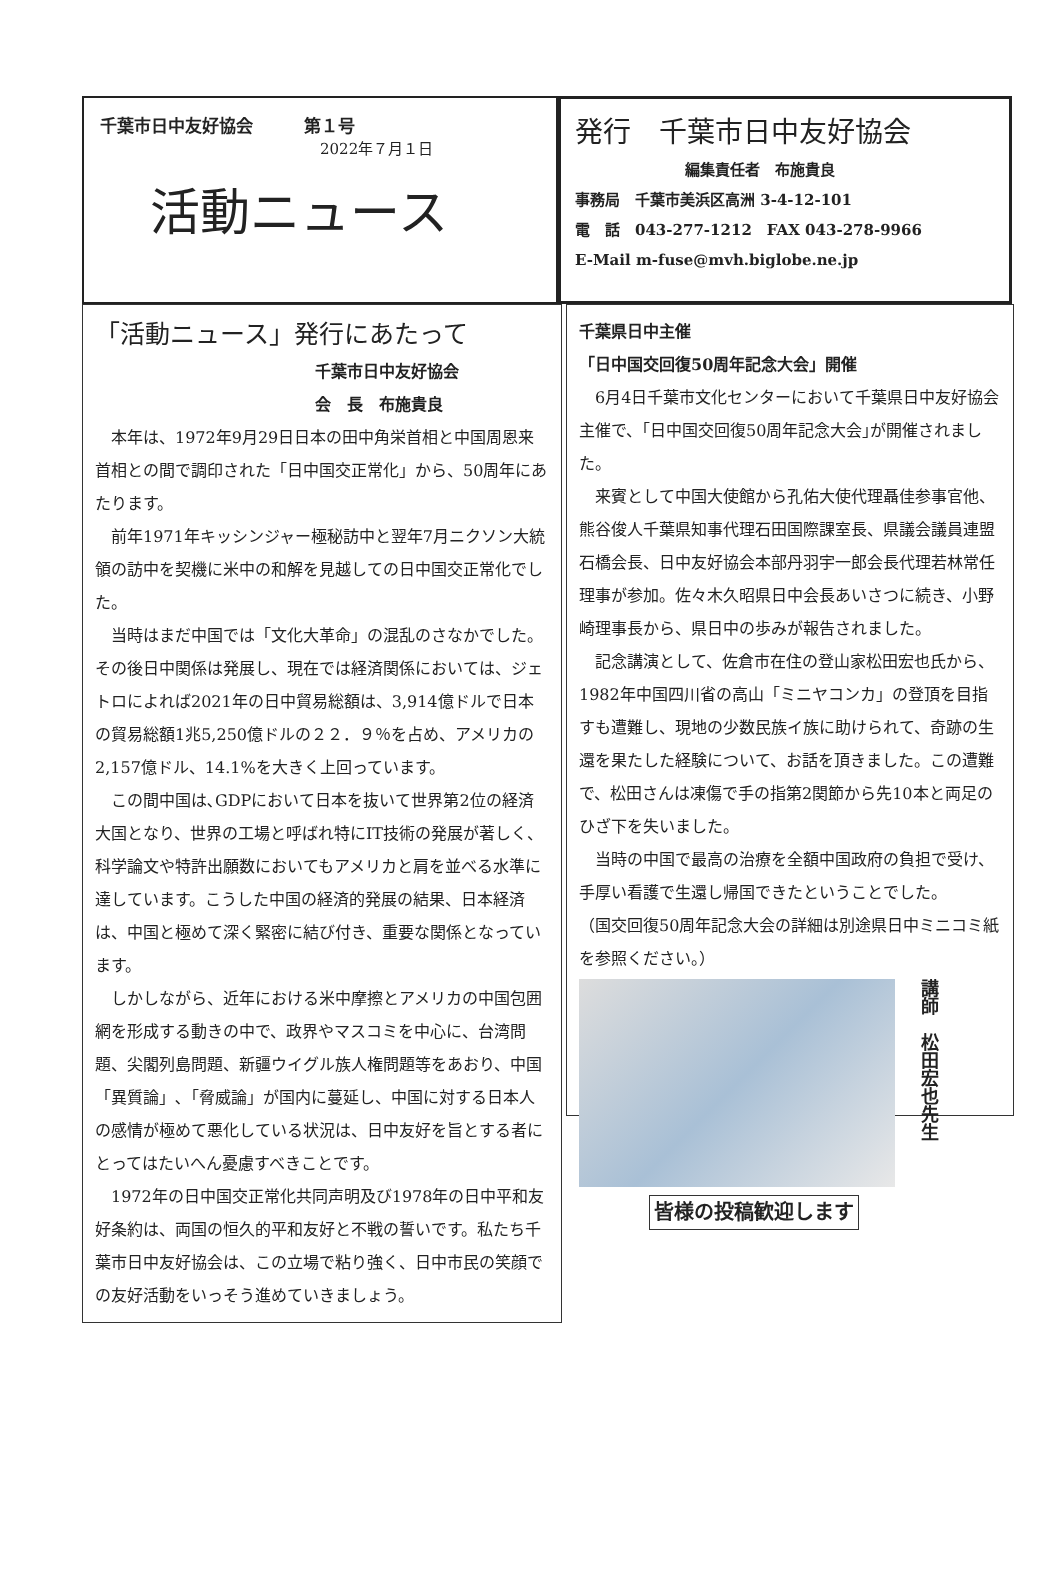千葉市日中友好協会　　　第１号
2022年７月１日
活動ニュース
発行　千葉市日中友好協会
編集責任者　布施貴良
事務局　千葉市美浜区高洲 3-4-12-101
電　話　043-277-1212　FAX 043-278-9966
E-Mail m-fuse@mvh.biglobe.ne.jp
「活動ニュース」発行にあたって
千葉市日中友好協会
会　長　布施貴良
本年は、1972年9月29日日本の田中角栄首相と中国周恩来首相との間で調印された「日中国交正常化」から、50周年にあたります。
前年1971年キッシンジャー極秘訪中と翌年7月ニクソン大統領の訪中を契機に米中の和解を見越しての日中国交正常化でした。
当時はまだ中国では「文化大革命」の混乱のさなかでした。その後日中関係は発展し、現在では経済関係においては、ジェトロによれば2021年の日中貿易総額は、3,914億ドルで日本の貿易総額1兆5,250億ドルの２２．９％を占め、アメリカの2,157億ドル、14.1%を大きく上回っています。
この間中国は､GDPにおいて日本を抜いて世界第2位の経済大国となり、世界の工場と呼ばれ特にIT技術の発展が著しく、科学論文や特許出願数においてもアメリカと肩を並べる水準に達しています。こうした中国の経済的発展の結果、日本経済は、中国と極めて深く緊密に結び付き、重要な関係となっています。
しかしながら、近年における米中摩擦とアメリカの中国包囲網を形成する動きの中で、政界やマスコミを中心に、台湾問題、尖閣列島問題、新疆ウイグル族人権問題等をあおり、中国「異質論」､「脅威論」が国内に蔓延し、中国に対する日本人の感情が極めて悪化している状況は、日中友好を旨とする者にとってはたいへん憂慮すべきことです。
1972年の日中国交正常化共同声明及び1978年の日中平和友好条約は、両国の恒久的平和友好と不戦の誓いです。私たち千葉市日中友好協会は、この立場で粘り強く、日中市民の笑顔での友好活動をいっそう進めていきましょう。
千葉県日中主催
「日中国交回復50周年記念大会」開催
6月4日千葉市文化センターにおいて千葉県日中友好協会主催で、｢日中国交回復50周年記念大会｣が開催されました。
来賓として中国大使館から孔佑大使代理聶佳参事官他、熊谷俊人千葉県知事代理石田国際課室長、県議会議員連盟石橋会長、日中友好協会本部丹羽宇一郎会長代理若林常任理事が参加。佐々木久昭県日中会長あいさつに続き、小野崎理事長から、県日中の歩みが報告されました。
記念講演として、佐倉市在住の登山家松田宏也氏から、1982年中国四川省の高山「ミニヤコンカ」の登頂を目指すも遭難し、現地の少数民族イ族に助けられて、奇跡の生還を果たした経験について、お話を頂きました。この遭難で、松田さんは凍傷で手の指第2関節から先10本と両足のひざ下を失いました。
当時の中国で最高の治療を全額中国政府の負担で受け、手厚い看護で生還し帰国できたということでした。
（国交回復50周年記念大会の詳細は別途県日中ミニコミ紙を参照ください。）
講師　松田宏也先生
皆様の投稿歓迎します